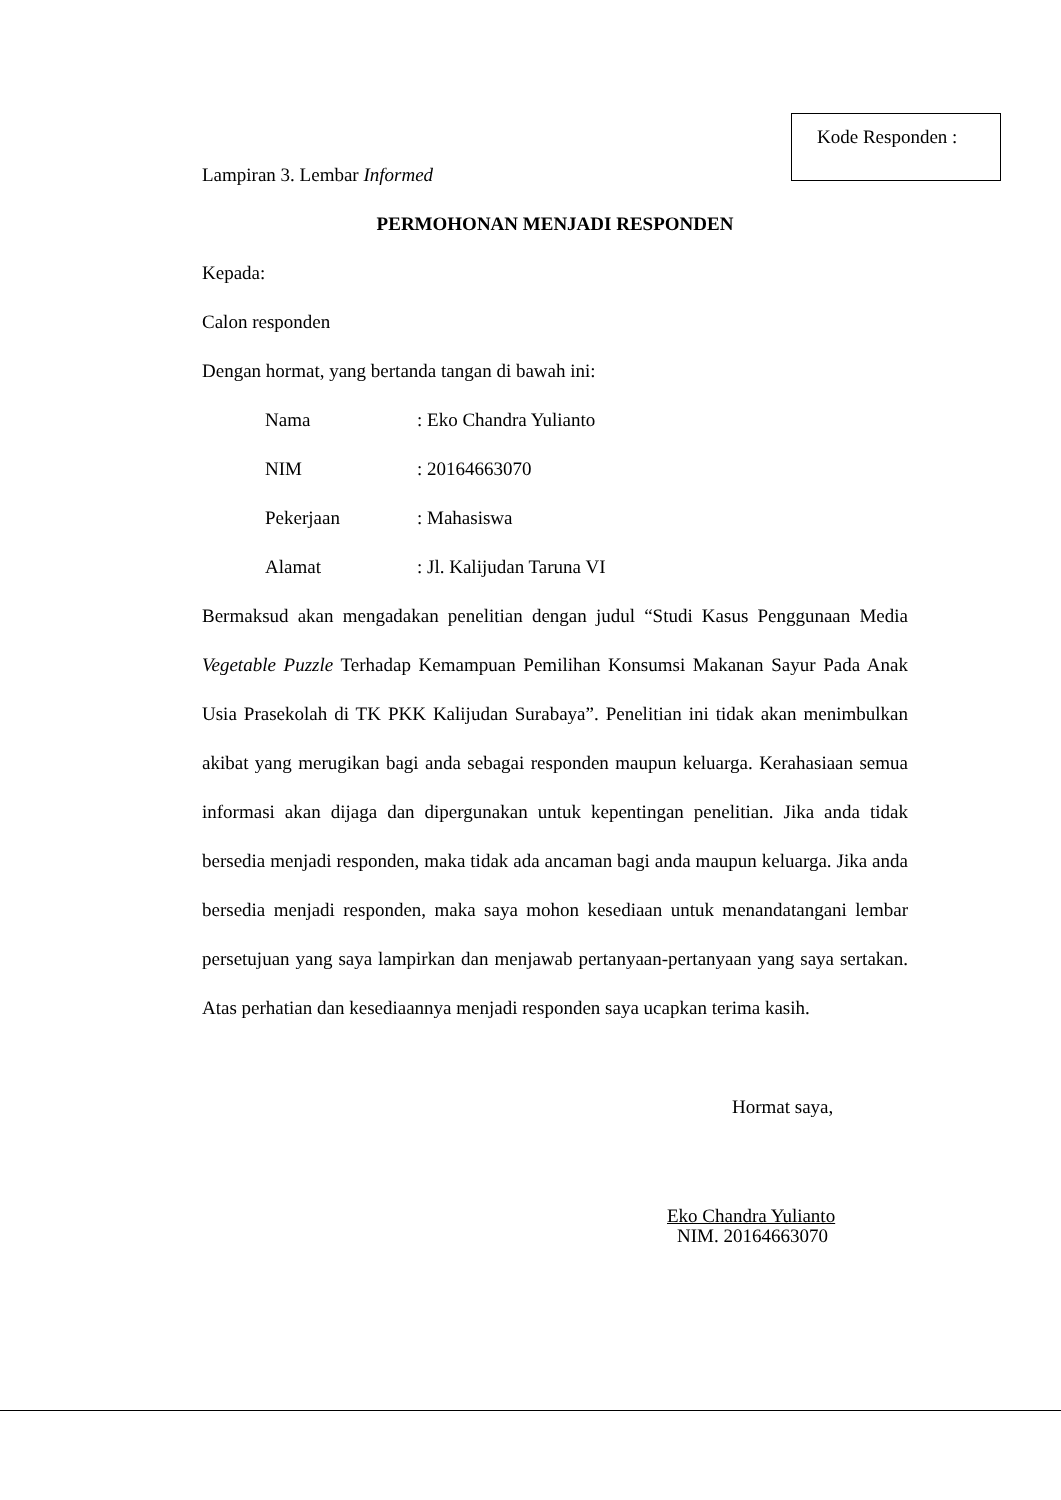Kode Responden :
Lampiran 3. Lembar Informed
PERMOHONAN MENJADI RESPONDEN
Kepada:
Calon responden
Dengan hormat, yang bertanda tangan di bawah ini:
| Nama | : Eko Chandra Yulianto |
| NIM | : 20164663070 |
| Pekerjaan | : Mahasiswa |
| Alamat | : Jl. Kalijudan Taruna VI |
Bermaksud akan mengadakan penelitian dengan judul “Studi Kasus Penggunaan Media Vegetable Puzzle Terhadap Kemampuan Pemilihan Konsumsi Makanan Sayur Pada Anak Usia Prasekolah di TK PKK Kalijudan Surabaya”. Penelitian ini tidak akan menimbulkan akibat yang merugikan bagi anda sebagai responden maupun keluarga. Kerahasiaan semua informasi akan dijaga dan dipergunakan untuk kepentingan penelitian. Jika anda tidak bersedia menjadi responden, maka tidak ada ancaman bagi anda maupun keluarga. Jika anda bersedia menjadi responden, maka saya mohon kesediaan untuk menandatangani lembar persetujuan yang saya lampirkan dan menjawab pertanyaan-pertanyaan yang saya sertakan. Atas perhatian dan kesediaannya menjadi responden saya ucapkan terima kasih.
Hormat saya,
Eko Chandra Yulianto
NIM. 20164663070